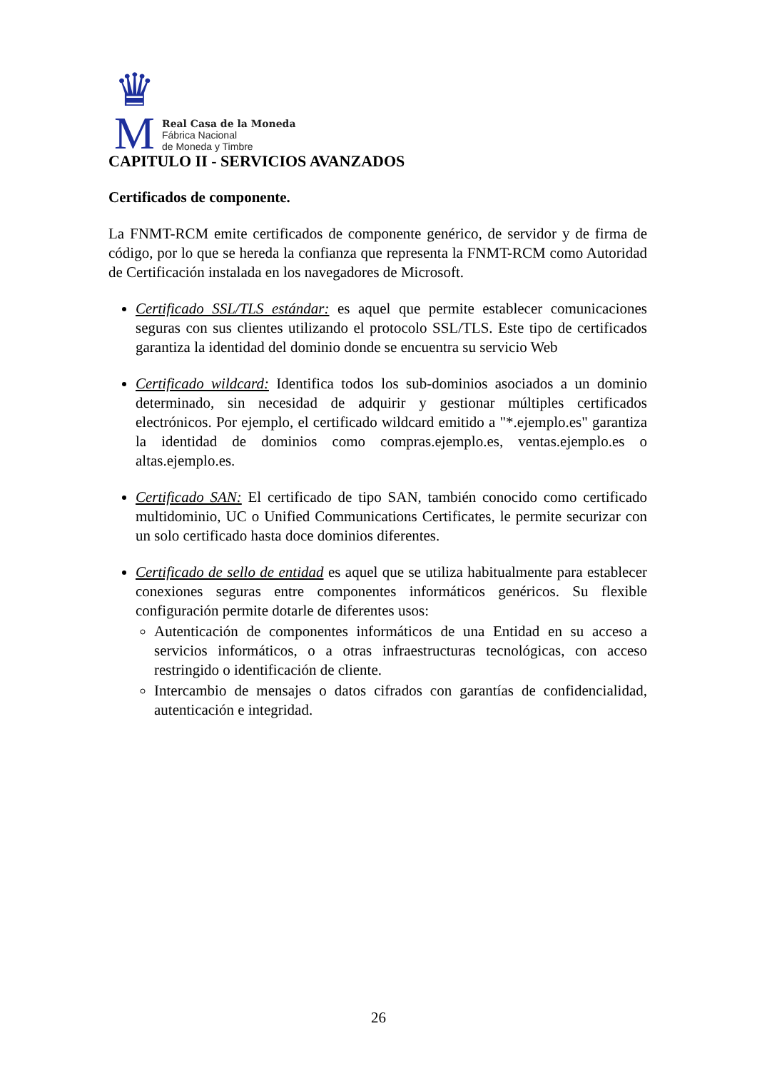♛
M
Real Casa de la Moneda
Fábrica Nacional
de Moneda y Timbre
CAPITULO II - SERVICIOS AVANZADOS
Certificados de componente.
La FNMT-RCM emite certificados de componente genérico, de servidor y de firma de código, por lo que se hereda la confianza que representa la FNMT-RCM como Autoridad de Certificación instalada en los navegadores de Microsoft.
Certificado SSL/TLS estándar: es aquel que permite establecer comunicaciones seguras con sus clientes utilizando el protocolo SSL/TLS. Este tipo de certificados garantiza la identidad del dominio donde se encuentra su servicio Web
Certificado wildcard: Identifica todos los sub-dominios asociados a un dominio determinado, sin necesidad de adquirir y gestionar múltiples certificados electrónicos. Por ejemplo, el certificado wildcard emitido a "*.ejemplo.es" garantiza la identidad de dominios como compras.ejemplo.es, ventas.ejemplo.es o altas.ejemplo.es.
Certificado SAN: El certificado de tipo SAN, también conocido como certificado multidominio, UC o Unified Communications Certificates, le permite securizar con un solo certificado hasta doce dominios diferentes.
Certificado de sello de entidad es aquel que se utiliza habitualmente para establecer conexiones seguras entre componentes informáticos genéricos. Su flexible configuración permite dotarle de diferentes usos:
Autenticación de componentes informáticos de una Entidad en su acceso a servicios informáticos, o a otras infraestructuras tecnológicas, con acceso restringido o identificación de cliente.
Intercambio de mensajes o datos cifrados con garantías de confidencialidad, autenticación e integridad.
26